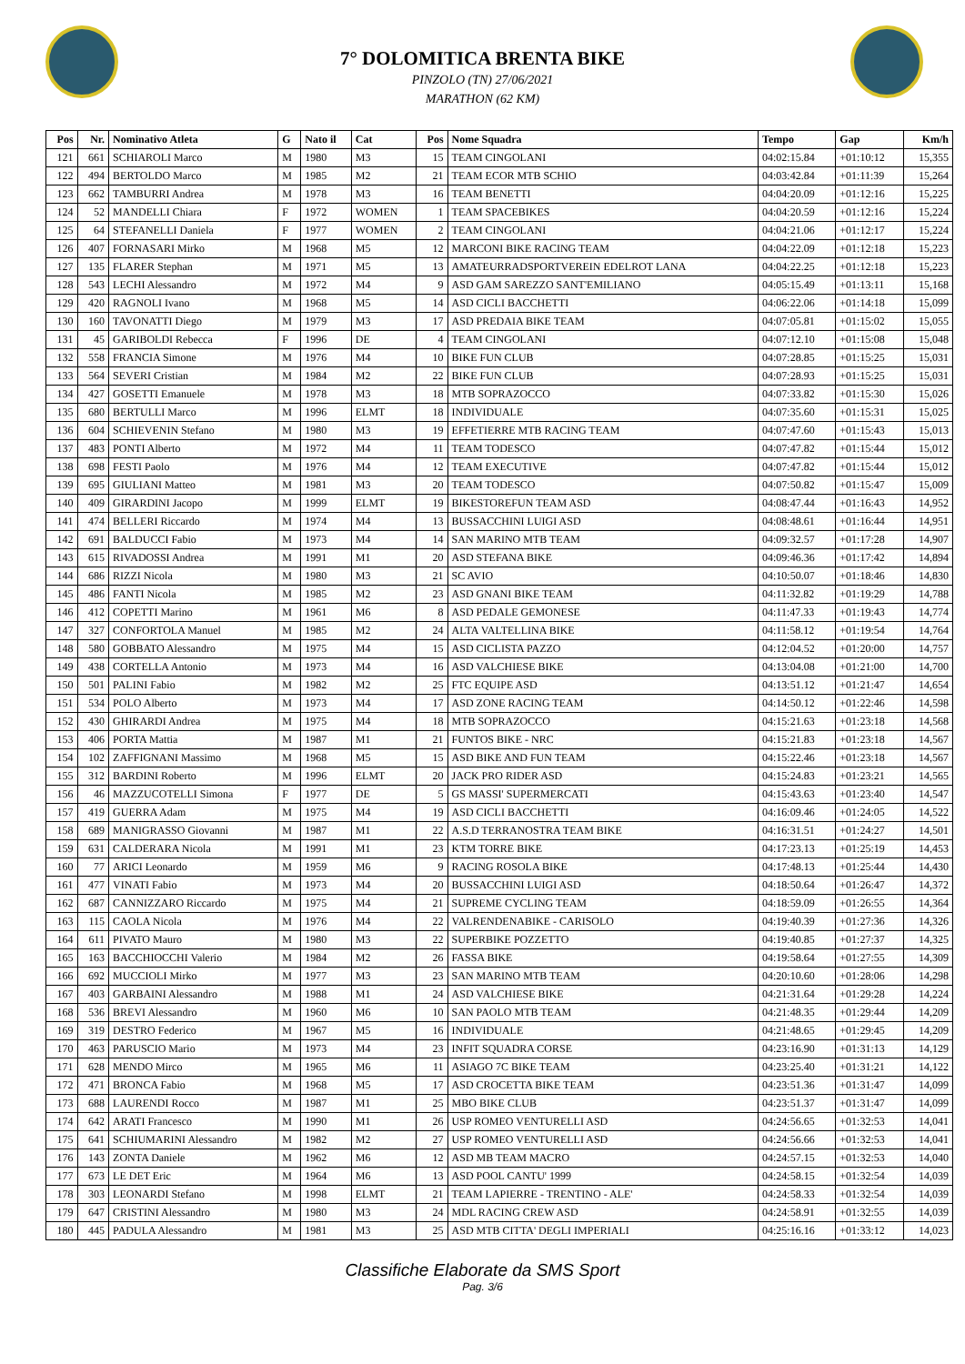7° DOLOMITICA BRENTA BIKE
PINZOLO (TN) 27/06/2021
MARATHON (62 KM)
| Pos | Nr. | Nominativo Atleta | G | Nato il | Cat | Pos | Nome Squadra | Tempo | Gap | Km/h |
| --- | --- | --- | --- | --- | --- | --- | --- | --- | --- | --- |
| 121 | 661 | SCHIAROLI Marco | M | 1980 | M3 | 15 | TEAM CINGOLANI | 04:02:15.84 | +01:10:12 | 15,355 |
| 122 | 494 | BERTOLDO Marco | M | 1985 | M2 | 21 | TEAM ECOR MTB SCHIO | 04:03:42.84 | +01:11:39 | 15,264 |
| 123 | 662 | TAMBURRI Andrea | M | 1978 | M3 | 16 | TEAM BENETTI | 04:04:20.09 | +01:12:16 | 15,225 |
| 124 | 52 | MANDELLI Chiara | F | 1972 | WOMEN | 1 | TEAM SPACEBIKES | 04:04:20.59 | +01:12:16 | 15,224 |
| 125 | 64 | STEFANELLI Daniela | F | 1977 | WOMEN | 2 | TEAM CINGOLANI | 04:04:21.06 | +01:12:17 | 15,224 |
| 126 | 407 | FORNASARI Mirko | M | 1968 | M5 | 12 | MARCONI BIKE RACING TEAM | 04:04:22.09 | +01:12:18 | 15,223 |
| 127 | 135 | FLARER Stephan | M | 1971 | M5 | 13 | AMATEURRADSPORTVEREIN EDELROT LANA | 04:04:22.25 | +01:12:18 | 15,223 |
| 128 | 543 | LECHI Alessandro | M | 1972 | M4 | 9 | ASD GAM SAREZZO SANT'EMILIANO | 04:05:15.49 | +01:13:11 | 15,168 |
| 129 | 420 | RAGNOLI Ivano | M | 1968 | M5 | 14 | ASD CICLI BACCHETTI | 04:06:22.06 | +01:14:18 | 15,099 |
| 130 | 160 | TAVONATTI Diego | M | 1979 | M3 | 17 | ASD PREDAIA BIKE TEAM | 04:07:05.81 | +01:15:02 | 15,055 |
| 131 | 45 | GARIBOLDI Rebecca | F | 1996 | DE | 4 | TEAM CINGOLANI | 04:07:12.10 | +01:15:08 | 15,048 |
| 132 | 558 | FRANCIA Simone | M | 1976 | M4 | 10 | BIKE FUN CLUB | 04:07:28.85 | +01:15:25 | 15,031 |
| 133 | 564 | SEVERI Cristian | M | 1984 | M2 | 22 | BIKE FUN CLUB | 04:07:28.93 | +01:15:25 | 15,031 |
| 134 | 427 | GOSETTI Emanuele | M | 1978 | M3 | 18 | MTB SOPRAZOCCO | 04:07:33.82 | +01:15:30 | 15,026 |
| 135 | 680 | BERTULLI Marco | M | 1996 | ELMT | 18 | INDIVIDUALE | 04:07:35.60 | +01:15:31 | 15,025 |
| 136 | 604 | SCHIEVENIN Stefano | M | 1980 | M3 | 19 | EFFETIERRE MTB RACING TEAM | 04:07:47.60 | +01:15:43 | 15,013 |
| 137 | 483 | PONTI Alberto | M | 1972 | M4 | 11 | TEAM TODESCO | 04:07:47.82 | +01:15:44 | 15,012 |
| 138 | 698 | FESTI Paolo | M | 1976 | M4 | 12 | TEAM EXECUTIVE | 04:07:47.82 | +01:15:44 | 15,012 |
| 139 | 695 | GIULIANI Matteo | M | 1981 | M3 | 20 | TEAM TODESCO | 04:07:50.82 | +01:15:47 | 15,009 |
| 140 | 409 | GIRARDINI Jacopo | M | 1999 | ELMT | 19 | BIKESTOREFUN TEAM ASD | 04:08:47.44 | +01:16:43 | 14,952 |
| 141 | 474 | BELLERI Riccardo | M | 1974 | M4 | 13 | BUSSACCHINI LUIGI ASD | 04:08:48.61 | +01:16:44 | 14,951 |
| 142 | 691 | BALDUCCI Fabio | M | 1973 | M4 | 14 | SAN MARINO MTB TEAM | 04:09:32.57 | +01:17:28 | 14,907 |
| 143 | 615 | RIVADOSSI Andrea | M | 1991 | M1 | 20 | ASD STEFANA BIKE | 04:09:46.36 | +01:17:42 | 14,894 |
| 144 | 686 | RIZZI Nicola | M | 1980 | M3 | 21 | SC AVIO | 04:10:50.07 | +01:18:46 | 14,830 |
| 145 | 486 | FANTI Nicola | M | 1985 | M2 | 23 | ASD GNANI BIKE TEAM | 04:11:32.82 | +01:19:29 | 14,788 |
| 146 | 412 | COPETTI Marino | M | 1961 | M6 | 8 | ASD PEDALE GEMONESE | 04:11:47.33 | +01:19:43 | 14,774 |
| 147 | 327 | CONFORTOLA Manuel | M | 1985 | M2 | 24 | ALTA VALTELLINA BIKE | 04:11:58.12 | +01:19:54 | 14,764 |
| 148 | 580 | GOBBATO Alessandro | M | 1975 | M4 | 15 | ASD CICLISTA PAZZO | 04:12:04.52 | +01:20:00 | 14,757 |
| 149 | 438 | CORTELLA Antonio | M | 1973 | M4 | 16 | ASD VALCHIESE BIKE | 04:13:04.08 | +01:21:00 | 14,700 |
| 150 | 501 | PALINI Fabio | M | 1982 | M2 | 25 | FTC EQUIPE ASD | 04:13:51.12 | +01:21:47 | 14,654 |
| 151 | 534 | POLO Alberto | M | 1973 | M4 | 17 | ASD ZONE RACING TEAM | 04:14:50.12 | +01:22:46 | 14,598 |
| 152 | 430 | GHIRARDI Andrea | M | 1975 | M4 | 18 | MTB SOPRAZOCCO | 04:15:21.63 | +01:23:18 | 14,568 |
| 153 | 406 | PORTA Mattia | M | 1987 | M1 | 21 | FUNTOS BIKE - NRC | 04:15:21.83 | +01:23:18 | 14,567 |
| 154 | 102 | ZAFFIGNANI Massimo | M | 1968 | M5 | 15 | ASD BIKE AND FUN TEAM | 04:15:22.46 | +01:23:18 | 14,567 |
| 155 | 312 | BARDINI Roberto | M | 1996 | ELMT | 20 | JACK PRO RIDER ASD | 04:15:24.83 | +01:23:21 | 14,565 |
| 156 | 46 | MAZZUCOTELLI Simona | F | 1977 | DE | 5 | GS MASSI' SUPERMERCATI | 04:15:43.63 | +01:23:40 | 14,547 |
| 157 | 419 | GUERRA Adam | M | 1975 | M4 | 19 | ASD CICLI BACCHETTI | 04:16:09.46 | +01:24:05 | 14,522 |
| 158 | 689 | MANIGRASSO Giovanni | M | 1987 | M1 | 22 | A.S.D TERRANOSTRA TEAM BIKE | 04:16:31.51 | +01:24:27 | 14,501 |
| 159 | 631 | CALDERARA Nicola | M | 1991 | M1 | 23 | KTM TORRE BIKE | 04:17:23.13 | +01:25:19 | 14,453 |
| 160 | 77 | ARICI Leonardo | M | 1959 | M6 | 9 | RACING ROSOLA BIKE | 04:17:48.13 | +01:25:44 | 14,430 |
| 161 | 477 | VINATI Fabio | M | 1973 | M4 | 20 | BUSSACCHINI LUIGI ASD | 04:18:50.64 | +01:26:47 | 14,372 |
| 162 | 687 | CANNIZZARO Riccardo | M | 1975 | M4 | 21 | SUPREME CYCLING TEAM | 04:18:59.09 | +01:26:55 | 14,364 |
| 163 | 115 | CAOLA Nicola | M | 1976 | M4 | 22 | VALRENDENABIKE - CARISOLO | 04:19:40.39 | +01:27:36 | 14,326 |
| 164 | 611 | PIVATO Mauro | M | 1980 | M3 | 22 | SUPERBIKE POZZETTO | 04:19:40.85 | +01:27:37 | 14,325 |
| 165 | 163 | BACCHIOCCHI Valerio | M | 1984 | M2 | 26 | FASSA BIKE | 04:19:58.64 | +01:27:55 | 14,309 |
| 166 | 692 | MUCCIOLI Mirko | M | 1977 | M3 | 23 | SAN MARINO MTB TEAM | 04:20:10.60 | +01:28:06 | 14,298 |
| 167 | 403 | GARBAINI Alessandro | M | 1988 | M1 | 24 | ASD VALCHIESE BIKE | 04:21:31.64 | +01:29:28 | 14,224 |
| 168 | 536 | BREVI Alessandro | M | 1960 | M6 | 10 | SAN PAOLO MTB TEAM | 04:21:48.35 | +01:29:44 | 14,209 |
| 169 | 319 | DESTRO Federico | M | 1967 | M5 | 16 | INDIVIDUALE | 04:21:48.65 | +01:29:45 | 14,209 |
| 170 | 463 | PARUSCIO Mario | M | 1973 | M4 | 23 | INFIT SQUADRA CORSE | 04:23:16.90 | +01:31:13 | 14,129 |
| 171 | 628 | MENDO Mirco | M | 1965 | M6 | 11 | ASIAGO 7C BIKE TEAM | 04:23:25.40 | +01:31:21 | 14,122 |
| 172 | 471 | BRONCA Fabio | M | 1968 | M5 | 17 | ASD CROCETTA BIKE TEAM | 04:23:51.36 | +01:31:47 | 14,099 |
| 173 | 688 | LAURENDI Rocco | M | 1987 | M1 | 25 | MBO BIKE CLUB | 04:23:51.37 | +01:31:47 | 14,099 |
| 174 | 642 | ARATI Francesco | M | 1990 | M1 | 26 | USP ROMEO VENTURELLI ASD | 04:24:56.65 | +01:32:53 | 14,041 |
| 175 | 641 | SCHIUMARINI Alessandro | M | 1982 | M2 | 27 | USP ROMEO VENTURELLI ASD | 04:24:56.66 | +01:32:53 | 14,041 |
| 176 | 143 | ZONTA Daniele | M | 1962 | M6 | 12 | ASD MB TEAM MACRO | 04:24:57.15 | +01:32:53 | 14,040 |
| 177 | 673 | LE DET Eric | M | 1964 | M6 | 13 | ASD POOL CANTU' 1999 | 04:24:58.15 | +01:32:54 | 14,039 |
| 178 | 303 | LEONARDI Stefano | M | 1998 | ELMT | 21 | TEAM LAPIERRE - TRENTINO - ALE' | 04:24:58.33 | +01:32:54 | 14,039 |
| 179 | 647 | CRISTINI Alessandro | M | 1980 | M3 | 24 | MDL RACING CREW ASD | 04:24:58.91 | +01:32:55 | 14,039 |
| 180 | 445 | PADULA Alessandro | M | 1981 | M3 | 25 | ASD MTB CITTA' DEGLI IMPERIALI | 04:25:16.16 | +01:33:12 | 14,023 |
Classifiche Elaborate da SMS Sport
Pag. 3/6